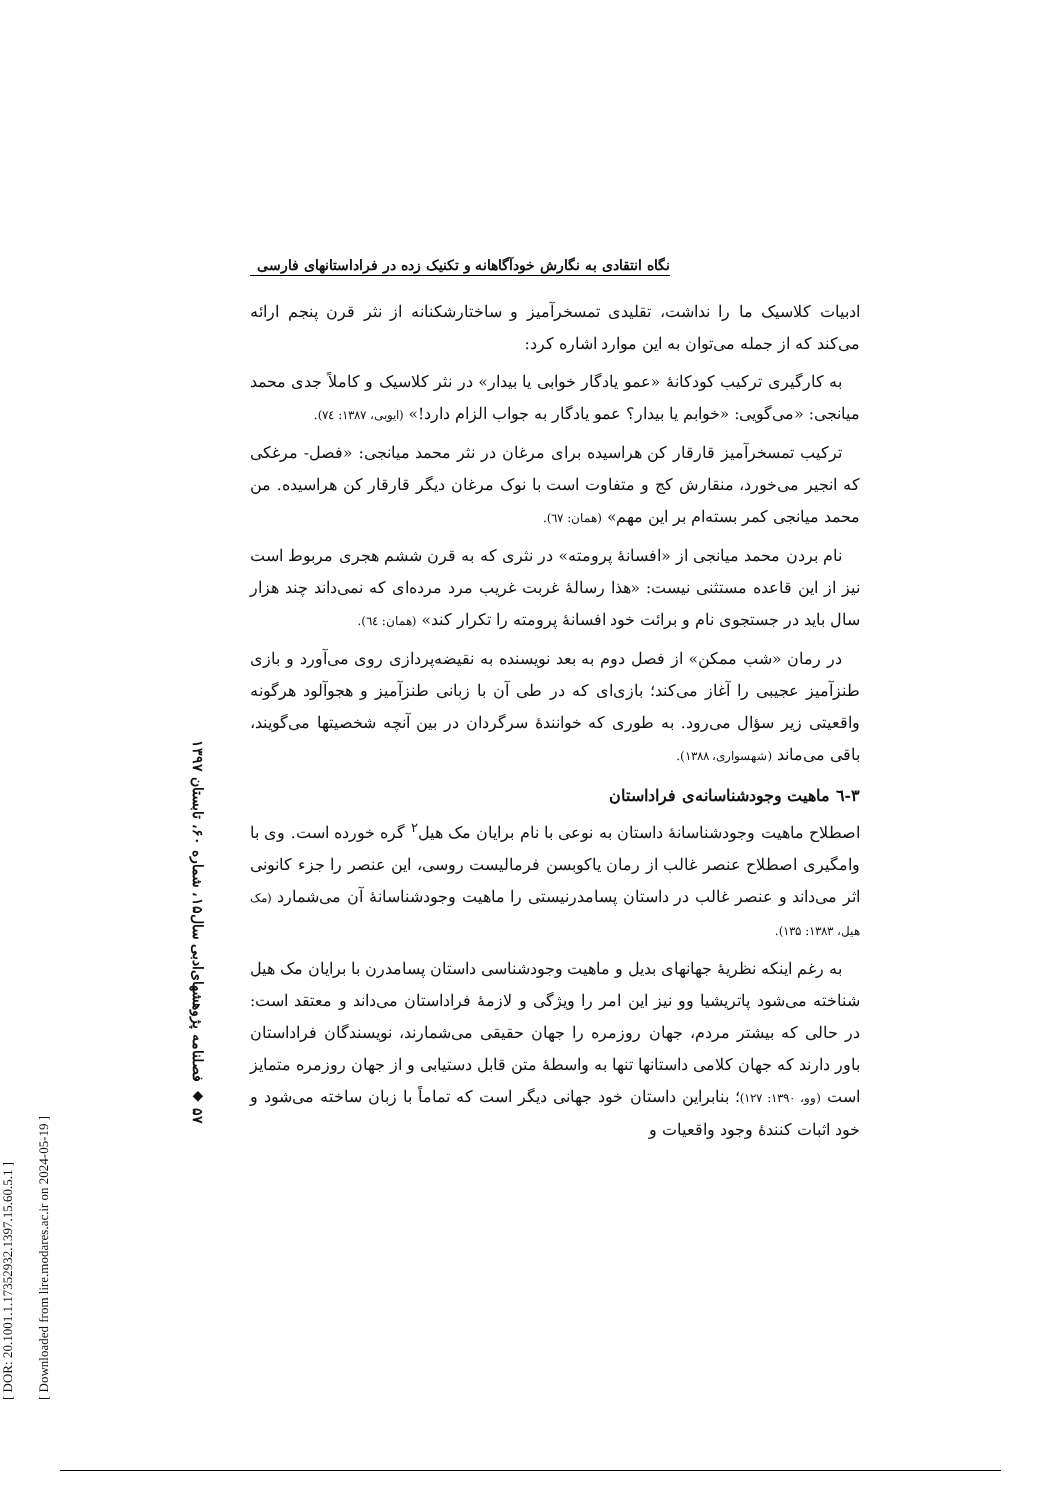[ DOR: 20.1001.1.17352932.1397.15.60.5.1 ]
[ Downloaded from lire.modares.ac.ir on 2024-05-19 ]
۵۷ ◆ فصلنامه پژوهشهای‌ادبی سال۱۵، شماره ۶۰، تابستان ۱۳۹۷
نگاه انتقادی به نگارش خودآگاهانه و تکنیک زده در فراداستانهای فارسی
ادبیات کلاسیک ما را نداشت، تقلیدی تمسخرآمیز و ساختارشکنانه از نثر قرن پنجم ارائه می‌کند که از جمله می‌توان به این موارد اشاره کرد:
به کارگیری ترکیب کودکانهٔ «عمو یادگار خوابی یا بیدار» در نثر کلاسیک و کاملاً جدی محمد میانجی: «می‌گویی: «خوابم یا بیدار؟ عمو یادگار به جواب الزام دارد!» (ایوبی، ۱۳۸۷: ٧٤).
ترکیب تمسخرآمیز قارقار کن هراسیده برای مرغان در نثر محمد میانجی: «فصل- مرغکی که انجیر می‌خورد، منقارش کج و متفاوت است با نوک مرغان دیگر قارقار کن هراسیده. من محمد میانجی کمر بسته‌ام بر این مهم» (همان: ٦٧).
نام بردن محمد میانجی از «افسانهٔ پرومته» در نثری که به قرن ششم هجری مربوط است نیز از این قاعده مستثنی نیست: «هذا رسالهٔ غربت غریب مرد مرده‌ای که نمی‌داند چند هزار سال باید در جستجوی نام و برائت خود افسانهٔ پرومته را تکرار کند» (همان: ٦٤).
در رمان «شب ممکن» از فصل دوم به بعد نویسنده به نقیضه‌پردازی روی می‌آورد و بازی طنزآمیز عجیبی را آغاز می‌کند؛ بازی‌ای که در طی آن با زبانی طنزآمیز و هجوآلود هرگونه واقعیتی زیر سؤال می‌رود. به طوری که خوانندهٔ سرگردان در بین آنچه شخصیتها می‌گویند، باقی می‌ماند (شهسواری، ۱۳۸۸).
۳-٦ ماهیت وجودشناسانه‌ی فراداستان
اصطلاح ماهیت وجودشناسانهٔ داستان به نوعی با نام برایان مک هیل<sup>۲</sup> گره خورده است. وی با وامگیری اصطلاح عنصر غالب از رمان یاکوبسن فرمالیست روسی، این عنصر را جزء کانونی اثر می‌داند و عنصر غالب در داستان پسامدرنیستی را ماهیت وجودشناسانهٔ آن می‌شمارد (مک هیل، ۱۳۸۳: ۱۳۵).
به رغم اینکه نظریهٔ جهانهای بدیل و ماهیت وجودشناسی داستان پسامدرن با برایان مک هیل شناخته می‌شود پاتریشیا وو نیز این امر را ویژگی و لازمهٔ فراداستان می‌داند و معتقد است: در حالی که بیشتر مردم، جهان روزمره را جهان حقیقی می‌شمارند، نویسندگان فراداستان باور دارند که جهان کلامی داستانها تنها به واسطهٔ متن قابل دستیابی و از جهان روزمره متمایز است (وو، ۱۳۹۰: ۱۲۷)؛ بنابراین داستان خود جهانی دیگر است که تماماً با زبان ساخته می‌شود و خود اثبات کنندهٔ وجود واقعیات و